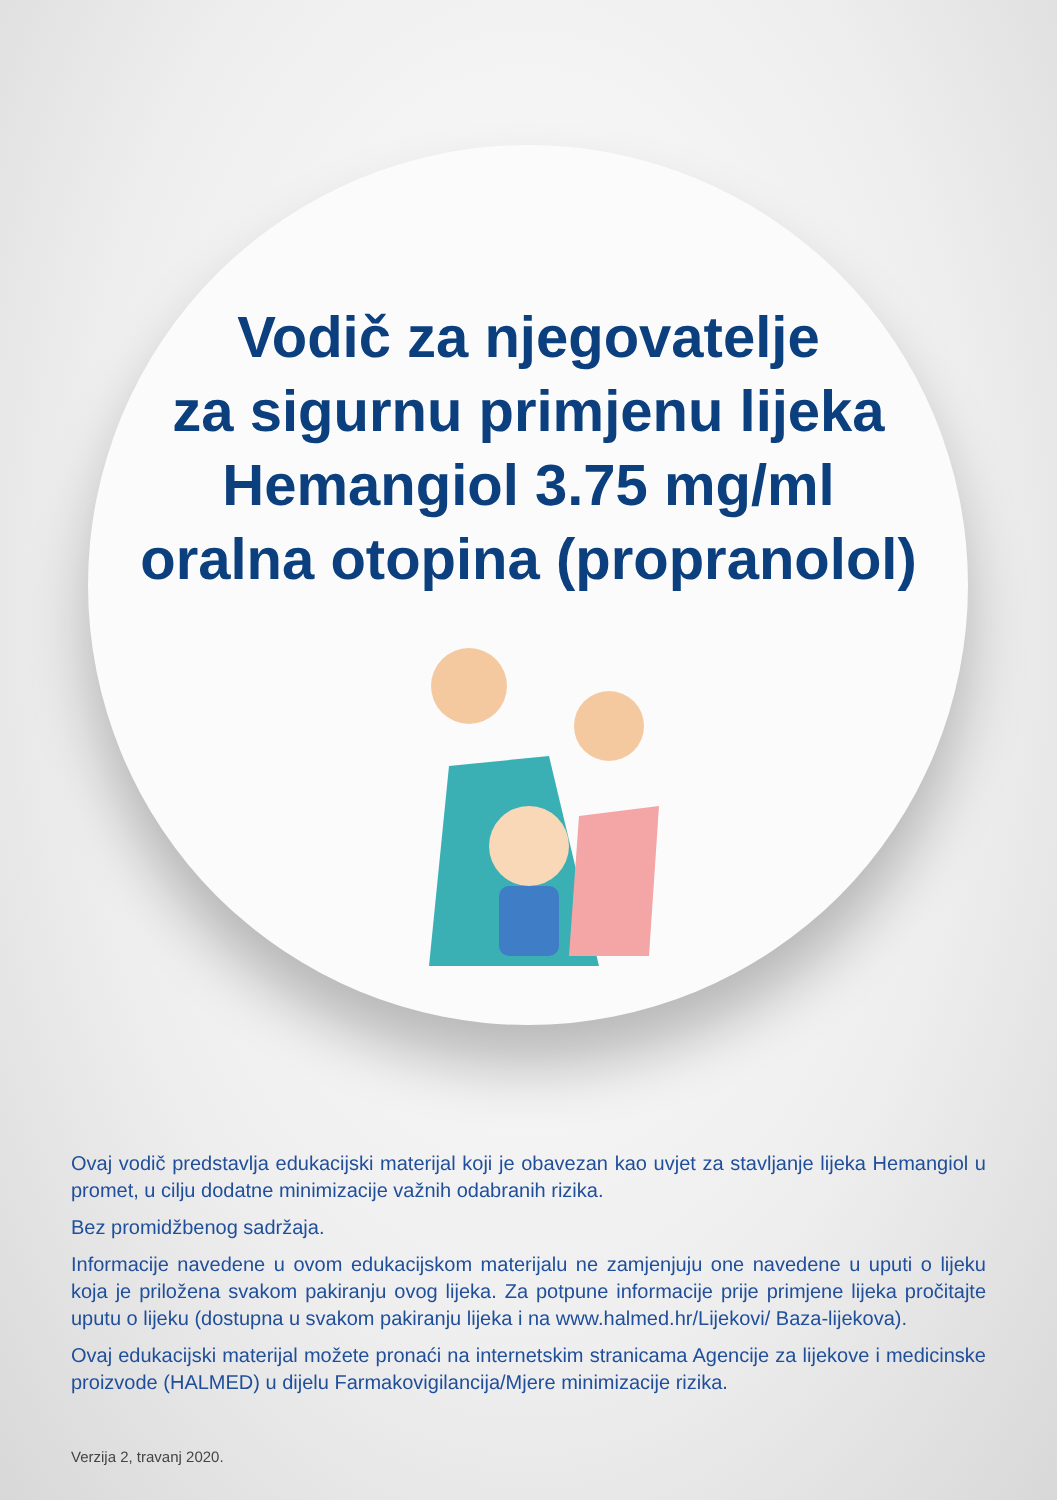Vodič za njegovatelje
za sigurnu primjenu lijeka
Hemangiol 3.75 mg/ml
oralna otopina (propranolol)
Ovaj vodič predstavlja edukacijski materijal koji je obavezan kao uvjet za stavljanje lijeka Hemangiol u promet, u cilju dodatne minimizacije važnih odabranih rizika.
Bez promidžbenog sadržaja.
Informacije navedene u ovom edukacijskom materijalu ne zamjenjuju one navedene u uputi o lijeku koja je priložena svakom pakiranju ovog lijeka. Za potpune informacije prije primjene lijeka pročitajte uputu o lijeku (dostupna u svakom pakiranju lijeka i na www.halmed.hr/Lijekovi/ Baza-lijekova).
Ovaj edukacijski materijal možete pronaći na internetskim stranicama Agencije za lijekove i medicinske proizvode (HALMED) u dijelu Farmakovigilancija/Mjere minimizacije rizika.
Verzija 2, travanj 2020.